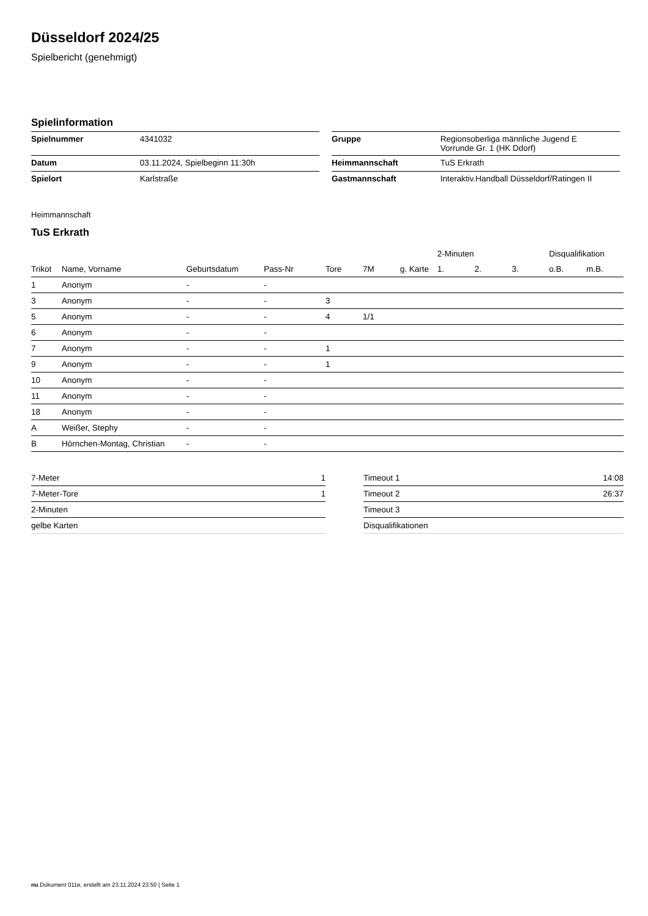Düsseldorf 2024/25
Spielbericht (genehmigt)
Spielinformation
| Spielnummer | 4341032 |
| Datum | 03.11.2024, Spielbeginn 11:30h |
| Spielort | Karlstraße |
| Gruppe | Regionsoberliga männliche Jugend E Vorrunde Gr. 1 (HK Ddorf) |
| Heimmannschaft | TuS Erkrath |
| Gastmannschaft | Interaktiv.Handball Düsseldorf/Ratingen II |
Heimmannschaft
TuS Erkrath
| | | | | | | | 2-Minuten | | | Disqualifikation | |
| --- | --- | --- | --- | --- | --- | --- | --- | --- | --- | --- | --- |
| Trikot | Name, Vorname | Geburtsdatum | Pass-Nr | Tore | 7M | g. Karte | 1. | 2. | 3. | o.B. | m.B. |
| 1 | Anonym | - | - | | | | | | | | |
| 3 | Anonym | - | - | 3 | | | | | | | |
| 5 | Anonym | - | - | 4 | 1/1 | | | | | | |
| 6 | Anonym | - | - | | | | | | | | |
| 7 | Anonym | - | - | 1 | | | | | | | |
| 9 | Anonym | - | - | 1 | | | | | | | |
| 10 | Anonym | - | - | | | | | | | | |
| 11 | Anonym | - | - | | | | | | | | |
| 18 | Anonym | - | - | | | | | | | | |
| A | Weißer, Stephy | - | - | | | | | | | | |
| B | Hörnchen-Montag, Christian | - | - | | | | | | | | |
| 7-Meter | 1 |
| 7-Meter-Tore | 1 |
| 2-Minuten | |
| gelbe Karten | |
| Timeout 1 | 14:08 |
| Timeout 2 | 26:37 |
| Timeout 3 | |
| Disqualifikationen | |
nu.Dokument 011e, erstellt am 23.11.2024 23:50 | Seite 1